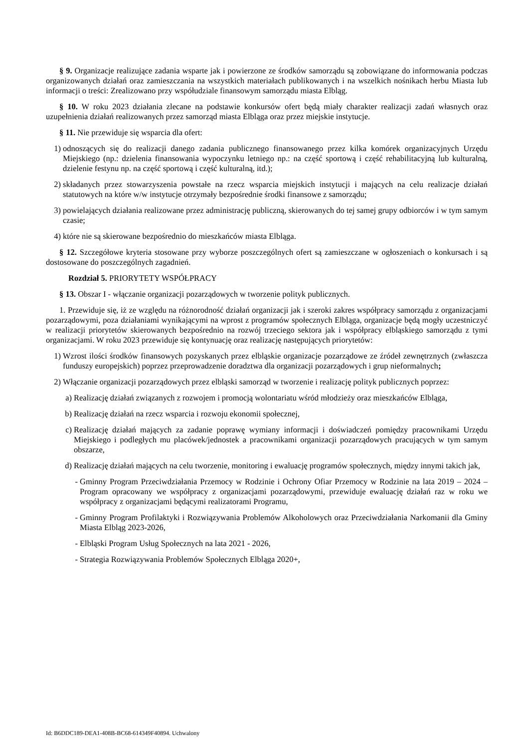§ 9. Organizacje realizujące zadania wsparte jak i powierzone ze środków samorządu są zobowiązane do informowania podczas organizowanych działań oraz zamieszczania na wszystkich materiałach publikowanych i na wszelkich nośnikach herbu Miasta lub informacji o treści: Zrealizowano przy współudziale finansowym samorządu miasta Elbląg.
§ 10. W roku 2023 działania zlecane na podstawie konkursów ofert będą miały charakter realizacji zadań własnych oraz uzupełnienia działań realizowanych przez samorząd miasta Elbląga oraz przez miejskie instytucje.
§ 11. Nie przewiduje się wsparcia dla ofert:
1) odnoszących się do realizacji danego zadania publicznego finansowanego przez kilka komórek organizacyjnych Urzędu Miejskiego (np.: dzielenia finansowania wypoczynku letniego np.: na część sportową i część rehabilitacyjną lub kulturalną, dzielenie festynu np. na część sportową i część kulturalną, itd.);
2) składanych przez stowarzyszenia powstałe na rzecz wsparcia miejskich instytucji i mających na celu realizacje działań statutowych na które w/w instytucje otrzymały bezpośrednie środki finansowe z samorządu;
3) powielających działania realizowane przez administrację publiczną, skierowanych do tej samej grupy odbiorców i w tym samym czasie;
4) które nie są skierowane bezpośrednio do mieszkańców miasta Elbląga.
§ 12. Szczegółowe kryteria stosowane przy wyborze poszczególnych ofert są zamieszczane w ogłoszeniach o konkursach i są dostosowane do poszczególnych zagadnień.
Rozdział 5. PRIORYTETY WSPÓŁPRACY
§ 13. Obszar I - włączanie organizacji pozarządowych w tworzenie polityk publicznych.
1. Przewiduje się, iż ze względu na różnorodność działań organizacji jak i szeroki zakres współpracy samorządu z organizacjami pozarządowymi, poza działaniami wynikającymi na wprost z programów społecznych Elbląga, organizacje będą mogły uczestniczyć w realizacji priorytetów skierowanych bezpośrednio na rozwój trzeciego sektora jak i współpracy elbląskiego samorządu z tymi organizacjami. W roku 2023 przewiduje się kontynuację oraz realizację następujących priorytetów:
1) Wzrost ilości środków finansowych pozyskanych przez elbląskie organizacje pozarządowe ze źródeł zewnętrznych (zwłaszcza funduszy europejskich) poprzez przeprowadzenie doradztwa dla organizacji pozarządowych i grup nieformalnych;
2) Włączanie organizacji pozarządowych przez elbląski samorząd w tworzenie i realizację polityk publicznych poprzez:
a) Realizację działań związanych z rozwojem i promocją wolontariatu wśród młodzieży oraz mieszkańców Elbląga,
b) Realizację działań na rzecz wsparcia i rozwoju ekonomii społecznej,
c) Realizację działań mających za zadanie poprawę wymiany informacji i doświadczeń pomiędzy pracownikami Urzędu Miejskiego i podległych mu placówek/jednostek a pracownikami organizacji pozarządowych pracujących w tym samym obszarze,
d) Realizację działań mających na celu tworzenie, monitoring i ewaluację programów społecznych, między innymi takich jak,
- Gminny Program Przeciwdziałania Przemocy w Rodzinie i Ochrony Ofiar Przemocy w Rodzinie na lata 2019 – 2024 – Program opracowany we współpracy z organizacjami pozarządowymi, przewiduje ewaluację działań raz w roku we współpracy z organizacjami będącymi realizatorami Programu,
- Gminny Program Profilaktyki i Rozwiązywania Problemów Alkoholowych oraz Przeciwdziałania Narkomanii dla Gminy Miasta Elbląg 2023-2026,
- Elbląski Program Usług Społecznych na lata 2021 - 2026,
- Strategia Rozwiązywania Problemów Społecznych Elbląga 2020+,
Id: B6DDC189-DEA1-408B-BC68-614349F40894. Uchwalony